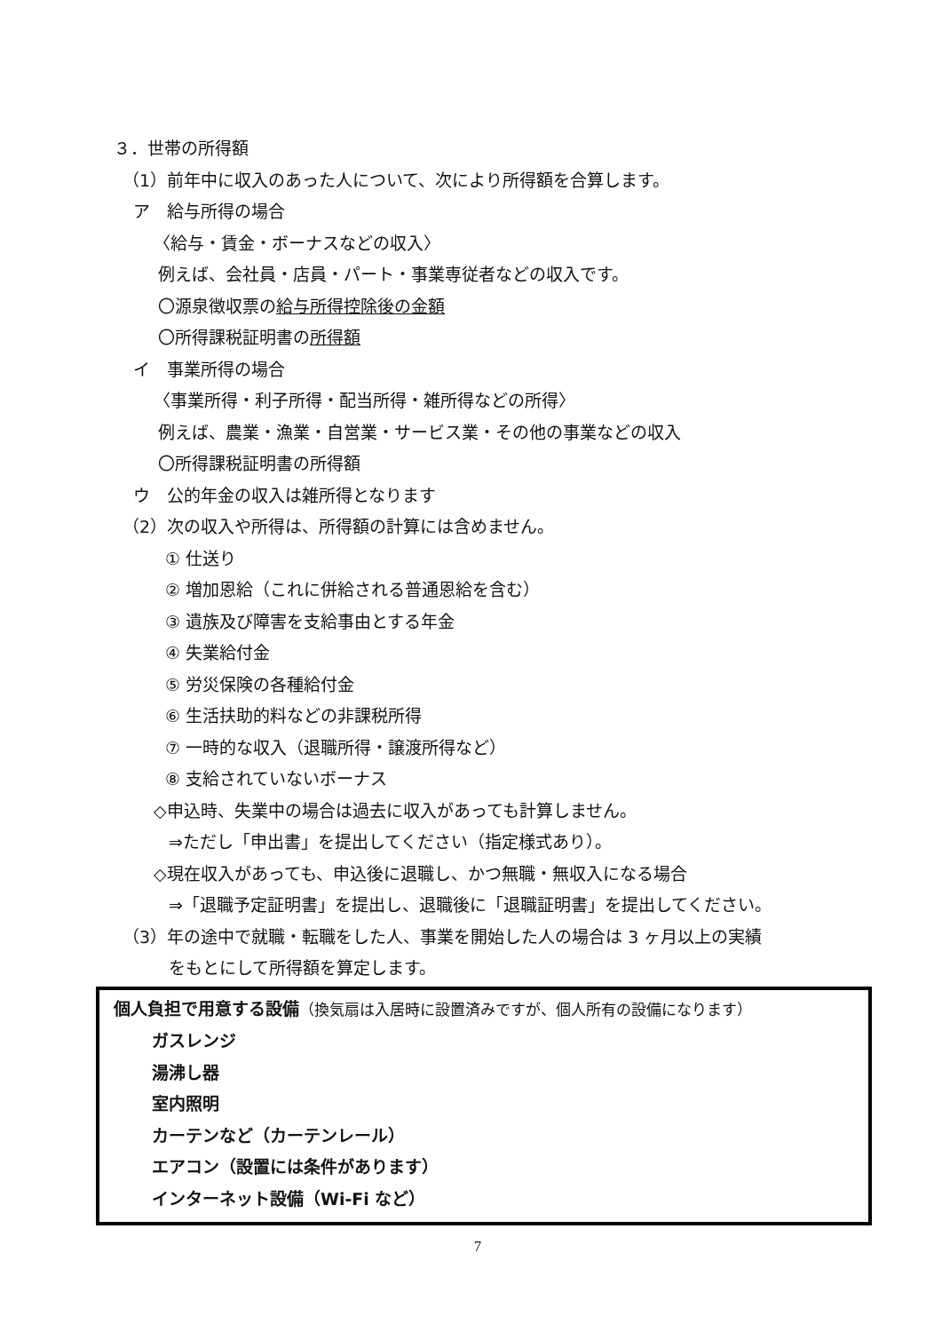３．世帯の所得額
（1）前年中に収入のあった人について、次により所得額を合算します。
ア　給与所得の場合
〈給与・賃金・ボーナスなどの収入〉
例えば、会社員・店員・パート・事業専従者などの収入です。
〇源泉徴収票の給与所得控除後の金額
〇所得課税証明書の所得額
イ　事業所得の場合
〈事業所得・利子所得・配当所得・雑所得などの所得〉
例えば、農業・漁業・自営業・サービス業・その他の事業などの収入
〇所得課税証明書の所得額
ウ　公的年金の収入は雑所得となります
（2）次の収入や所得は、所得額の計算には含めません。
① 仕送り
② 増加恩給（これに併給される普通恩給を含む）
③ 遺族及び障害を支給事由とする年金
④ 失業給付金
⑤ 労災保険の各種給付金
⑥ 生活扶助的料などの非課税所得
⑦ 一時的な収入（退職所得・譲渡所得など）
⑧ 支給されていないボーナス
◇申込時、失業中の場合は過去に収入があっても計算しません。
⇒ただし「申出書」を提出してください（指定様式あり）。
◇現在収入があっても、申込後に退職し、かつ無職・無収入になる場合
⇒「退職予定証明書」を提出し、退職後に「退職証明書」を提出してください。
（3）年の途中で就職・転職をした人、事業を開始した人の場合は 3 ヶ月以上の実績
をもとにして所得額を算定します。
個人負担で用意する設備（換気扇は入居時に設置済みですが、個人所有の設備になります）
ガスレンジ
湯沸し器
室内照明
カーテンなど（カーテンレール）
エアコン（設置には条件があります）
インターネット設備（Wi-Fi など）
7